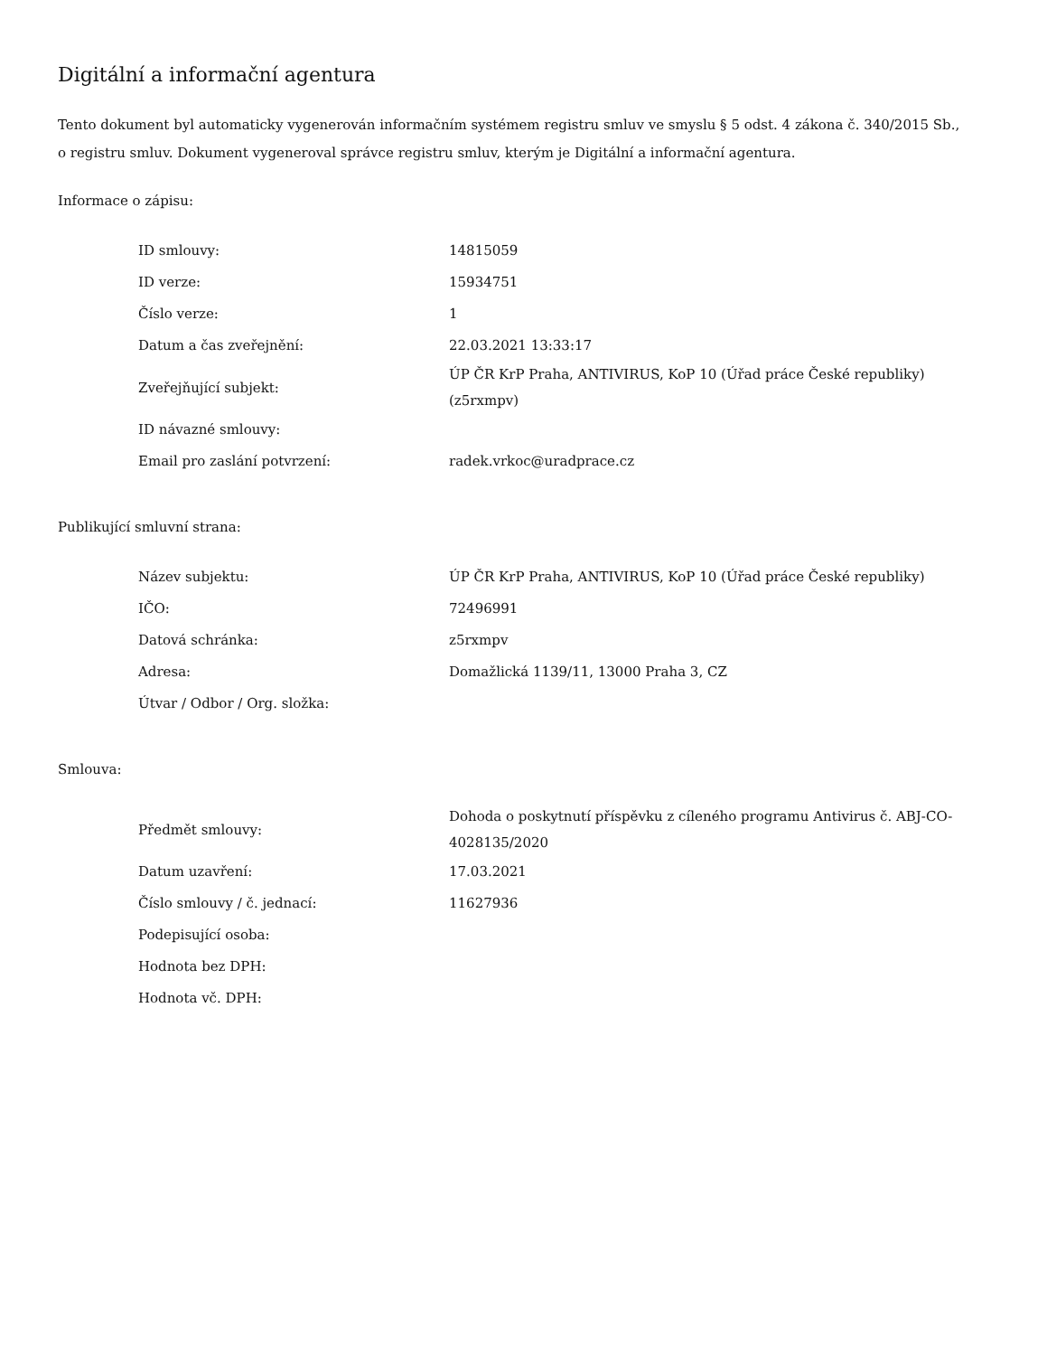Digitální a informační agentura
Tento dokument byl automaticky vygenerován informačním systémem registru smluv ve smyslu § 5 odst. 4 zákona č. 340/2015 Sb., o registru smluv. Dokument vygeneroval správce registru smluv, kterým je Digitální a informační agentura.
Informace o zápisu:
| ID smlouvy: | 14815059 |
| ID verze: | 15934751 |
| Číslo verze: | 1 |
| Datum a čas zveřejnění: | 22.03.2021 13:33:17 |
| Zveřejňující subjekt: | ÚP ČR KrP Praha, ANTIVIRUS, KoP 10 (Úřad práce České republiky) (z5rxmpv) |
| ID návazné smlouvy: | |
| Email pro zaslání potvrzení: | radek.vrkoc@uradprace.cz |
Publikující smluvní strana:
| Název subjektu: | ÚP ČR KrP Praha, ANTIVIRUS, KoP 10 (Úřad práce České republiky) |
| IČO: | 72496991 |
| Datová schránka: | z5rxmpv |
| Adresa: | Domažlická 1139/11, 13000 Praha 3, CZ |
| Útvar / Odbor / Org. složka: | |
Smlouva:
| Předmět smlouvy: | Dohoda o poskytnutí příspěvku z cíleného programu Antivirus č. ABJ-CO-4028135/2020 |
| Datum uzavření: | 17.03.2021 |
| Číslo smlouvy / č. jednací: | 11627936 |
| Podepisující osoba: | |
| Hodnota bez DPH: | |
| Hodnota vč. DPH: | |